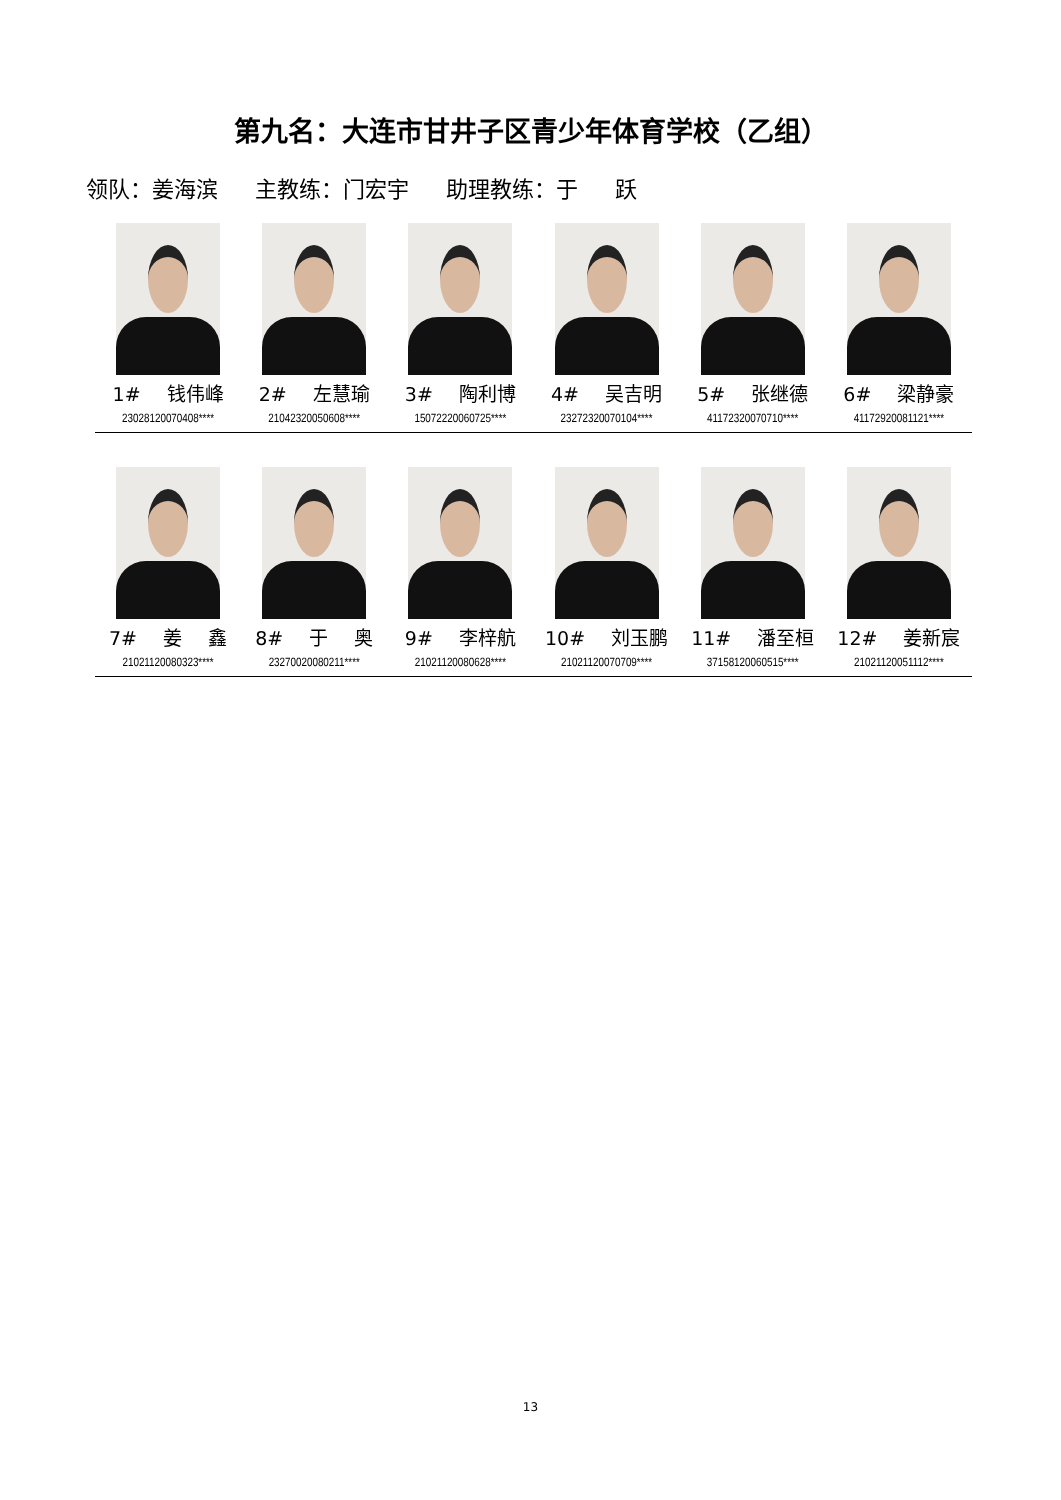第九名：大连市甘井子区青少年体育学校（乙组）
领队：姜海滨 主教练：门宏宇 助理教练：于 跃
| 1# 钱伟峰 23028120070408**** | 2# 左慧瑜 21042320050608**** | 3# 陶利博 15072220060725**** | 4# 吴吉明 23272320070104**** | 5# 张继德 41172320070710**** | 6# 梁静豪 41172920081121**** |
| 7# 姜 鑫 21021120080323**** | 8# 于 奥 23270020080211**** | 9# 李梓航 21021120080628**** | 10# 刘玉鹏 21021120070709**** | 11# 潘至桓 37158120060515**** | 12# 姜新宸 21021120051112**** |
13